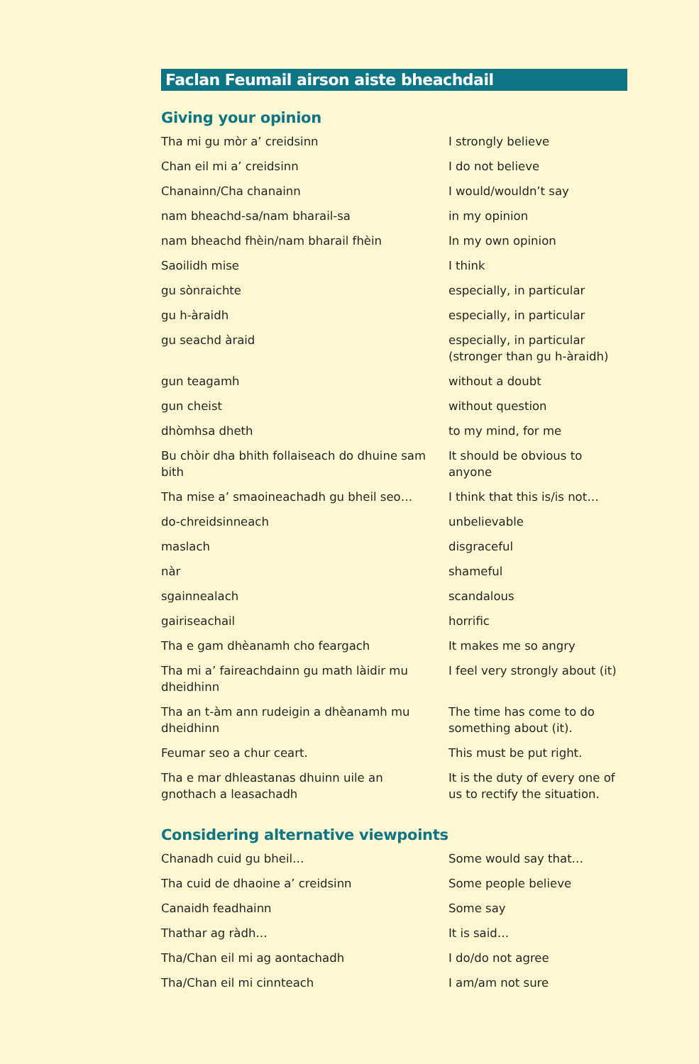Faclan Feumail airson aiste bheachdail
Giving your opinion
| Tha mi gu mòr a’ creidsinn | I strongly believe |
| Chan eil mi a’ creidsinn | I do not believe |
| Chanainn/Cha chanainn | I would/wouldn’t say |
| nam bheachd-sa/nam bharail-sa | in my opinion |
| nam bheachd fhèin/nam bharail fhèin | In my own opinion |
| Saoilidh mise | I think |
| gu sònraichte | especially, in particular |
| gu h-àraidh | especially, in particular |
| gu seachd àraid | especially, in particular (stronger than gu h-àraidh) |
| gun teagamh | without a doubt |
| gun cheist | without question |
| dhòmhsa dheth | to my mind, for me |
| Bu chòir dha bhith follaiseach do dhuine sam bith | It should be obvious to anyone |
| Tha mise a’ smaoineachadh gu bheil seo… | I think that this is/is not… |
| do-chreidsinneach | unbelievable |
| maslach | disgraceful |
| nàr | shameful |
| sgainnealach | scandalous |
| gairiseachail | horrific |
| Tha e gam dhèanamh cho feargach | It makes me so angry |
| Tha mi a’ faireachdainn gu math làidir mu dheidhinn | I feel very strongly about (it) |
| Tha an t-àm ann rudeigin a dhèanamh mu dheidhinn | The time has come to do something about (it). |
| Feumar seo a chur ceart. | This must be put right. |
| Tha e mar dhleastanas dhuinn uile an gnothach a leasachadh | It is the duty of every one of us to rectify the situation. |
Considering alternative viewpoints
| Chanadh cuid gu bheil… | Some would say that… |
| Tha cuid de dhaoine a’ creidsinn | Some people believe |
| Canaidh feadhainn | Some say |
| Thathar ag ràdh… | It is said… |
| Tha/Chan eil mi ag aontachadh | I do/do not agree |
| Tha/Chan eil mi cinnteach | I am/am not sure |